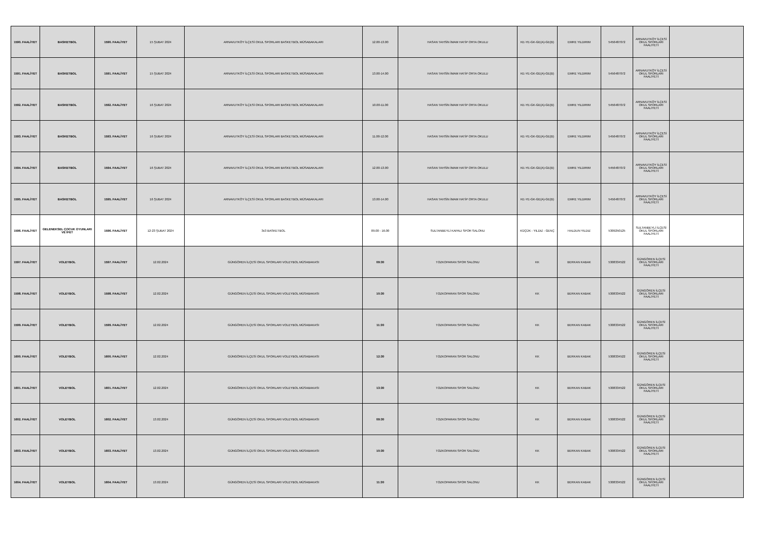| 1590. FAALİYET | BASKETBOL | 1590. FAALİYET | 15 ŞUBAT 2024 | ARNAVUTKÖY İLÇESİ OKUL SPORLARI BASKETBOL MÜSABAKALARI | 12.00-13.00 | HASAN TAHSİN İMAM HATİP ORTA OKULU | KE-YE-GK-GE(A)-GE(B) | EMRE YILDIRIM | 5456487072 | ARNAVUTKÖY İLÇESİ OKUL SPORLARI FAALİYETİ | |
| 1591. FAALİYET | BASKETBOL | 1591. FAALİYET | 15 ŞUBAT 2024 | ARNAVUTKÖY İLÇESİ OKUL SPORLARI BASKETBOL MÜSABAKALARI | 13.00-14.00 | HASAN TAHSİN İMAM HATİP ORTA OKULU | KE-YE-GK-GE(A)-GE(B) | EMRE YILDIRIM | 5456487072 | ARNAVUTKÖY İLÇESİ OKUL SPORLARI FAALİYETİ | |
| 1592. FAALİYET | BASKETBOL | 1592. FAALİYET | 16 ŞUBAT 2024 | ARNAVUTKÖY İLÇESİ OKUL SPORLARI BASKETBOL MÜSABAKALARI | 10.00-11.00 | HASAN TAHSİN İMAM HATİP ORTA OKULU | KE-YE-GK-GE(A)-GE(B) | EMRE YILDIRIM | 5456487072 | ARNAVUTKÖY İLÇESİ OKUL SPORLARI FAALİYETİ | |
| 1593. FAALİYET | BASKETBOL | 1593. FAALİYET | 16 ŞUBAT 2024 | ARNAVUTKÖY İLÇESİ OKUL SPORLARI BASKETBOL MÜSABAKALARI | 11.00-12.00 | HASAN TAHSİN İMAM HATİP ORTA OKULU | KE-YE-GK-GE(A)-GE(B) | EMRE YILDIRIM | 5456487072 | ARNAVUTKÖY İLÇESİ OKUL SPORLARI FAALİYETİ | |
| 1594. FAALİYET | BASKETBOL | 1594. FAALİYET | 16 ŞUBAT 2024 | ARNAVUTKÖY İLÇESİ OKUL SPORLARI BASKETBOL MÜSABAKALARI | 12.00-13.00 | HASAN TAHSİN İMAM HATİP ORTA OKULU | KE-YE-GK-GE(A)-GE(B) | EMRE YILDIRIM | 5456487072 | ARNAVUTKÖY İLÇESİ OKUL SPORLARI FAALİYETİ | |
| 1595. FAALİYET | BASKETBOL | 1595. FAALİYET | 16 ŞUBAT 2024 | ARNAVUTKÖY İLÇESİ OKUL SPORLARI BASKETBOL MÜSABAKALARI | 13.00-14.00 | HASAN TAHSİN İMAM HATİP ORTA OKULU | KE-YE-GK-GE(A)-GE(B) | EMRE YILDIRIM | 5456487072 | ARNAVUTKÖY İLÇESİ OKUL SPORLARI FAALİYETİ | |
| 1596. FAALİYET | GELENEKSEL ÇOCUK OYUNLARI VE İFET | 1596. FAALİYET | 12-23 ŞUBAT 2024 | 3x3 BASKETBOL | 09.00 - 16.00 | SULTANBEYLİ KAPALI SPOR SALONU | KÜÇÜK - YILDIZ - GENÇ | HALDUN YILDIZ | 5309250125 | SULTANBEYLİ İLÇESİ OKUL SPORLARI FAALİYETİ | |
| 1597. FAALİYET | VOLEYBOL | 1597. FAALİYET | 12.02.2024 | GÜNGÖREN İLÇESİ OKUL SPORLARI VOLEYBOL MÜSABAKASI | 09:30 | TOZKOPARAN SPOR SALONU | KK | BERKAN KABAK | 5308334522 | GÜNGÖREN İLÇESİ OKUL SPORLARI FAALİYETİ | |
| 1598. FAALİYET | VOLEYBOL | 1598. FAALİYET | 12.02.2024 | GÜNGÖREN İLÇESİ OKUL SPORLARI VOLEYBOL MÜSABAKASI | 10:30 | TOZKOPARAN SPOR SALONU | KK | BERKAN KABAK | 5308334522 | GÜNGÖREN İLÇESİ OKUL SPORLARI FAALİYETİ | |
| 1599. FAALİYET | VOLEYBOL | 1599. FAALİYET | 12.02.2024 | GÜNGÖREN İLÇESİ OKUL SPORLARI VOLEYBOL MÜSABAKASI | 11:30 | TOZKOPARAN SPOR SALONU | KK | BERKAN KABAK | 5308334522 | GÜNGÖREN İLÇESİ OKUL SPORLARI FAALİYETİ | |
| 1600. FAALİYET | VOLEYBOL | 1600. FAALİYET | 12.02.2024 | GÜNGÖREN İLÇESİ OKUL SPORLARI VOLEYBOL MÜSABAKASI | 12:30 | TOZKOPARAN SPOR SALONU | KK | BERKAN KABAK | 5308334522 | GÜNGÖREN İLÇESİ OKUL SPORLARI FAALİYETİ | |
| 1601. FAALİYET | VOLEYBOL | 1601. FAALİYET | 12.02.2024 | GÜNGÖREN İLÇESİ OKUL SPORLARI VOLEYBOL MÜSABAKASI | 13:30 | TOZKOPARAN SPOR SALONU | KK | BERKAN KABAK | 5308334522 | GÜNGÖREN İLÇESİ OKUL SPORLARI FAALİYETİ | |
| 1602. FAALİYET | VOLEYBOL | 1602. FAALİYET | 13.02.2024 | GÜNGÖREN İLÇESİ OKUL SPORLARI VOLEYBOL MÜSABAKASI | 09:30 | TOZKOPARAN SPOR SALONU | KK | BERKAN KABAK | 5308334522 | GÜNGÖREN İLÇESİ OKUL SPORLARI FAALİYETİ | |
| 1603. FAALİYET | VOLEYBOL | 1603. FAALİYET | 13.02.2024 | GÜNGÖREN İLÇESİ OKUL SPORLARI VOLEYBOL MÜSABAKASI | 10:30 | TOZKOPARAN SPOR SALONU | KK | BERKAN KABAK | 5308334522 | GÜNGÖREN İLÇESİ OKUL SPORLARI FAALİYETİ | |
| 1604. FAALİYET | VOLEYBOL | 1604. FAALİYET | 13.02.2024 | GÜNGÖREN İLÇESİ OKUL SPORLARI VOLEYBOL MÜSABAKASI | 11:30 | TOZKOPARAN SPOR SALONU | KK | BERKAN KABAK | 5308334522 | GÜNGÖREN İLÇESİ OKUL SPORLARI FAALİYETİ | |